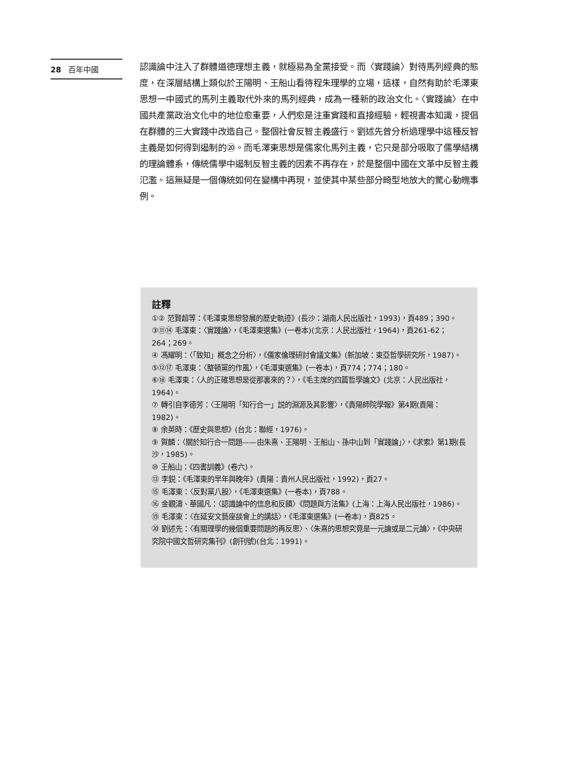28 百年中國
認識論中注入了群體道德理想主義，就極易為全黨接受。而〈實踐論〉對待馬列經典的態度，在深層結構上類似於王陽明、王船山看待程朱理學的立場，這樣，自然有助於毛澤東思想一中國式的馬列主義取代外來的馬列經典，成為一種新的政治文化。〈實踐論〉在中國共產黨政治文化中的地位愈重要，人們愈是注重實踐和直接經驗，輕視書本知識，提倡在群體的三大實踐中改造自己。整個社會反智主義盛行。劉述先曾分析過理學中這種反智主義是如何得到遏制的⑳。而毛澤東思想是儒家化馬列主義，它只是部分吸取了儒學結構的理論體系，傳統儒學中遏制反智主義的因素不再存在，於是整個中國在文革中反智主義氾濫。這無疑是一個傳統如何在變構中再現，並使其中某些部分畸型地放大的驚心動魄事例。
註釋
①② 范賢超等：《毛澤東思想發展的歷史軌迹》(長沙：湖南人民出版社，1993)，頁489；390。
③⑪⑭ 毛澤東：〈實踐論〉，《毛澤東選集》(一卷本)(北京：人民出版社，1964)，頁261-62；264；269。
④ 馮耀明：〈「致知」概念之分析〉，《儒家倫理研討會議文集》(新加坡：東亞哲學研究所，1987)。
⑤⑫⑰ 毛澤東：〈整頓黨的作風〉，《毛澤東選集》(一卷本)，頁774；774；180。
⑥⑱ 毛澤東：〈人的正確思想是從那裏來的？〉，《毛主席的四篇哲學論文》(北京：人民出版社，1964)。
⑦ 轉引自李德芳：〈王陽明「知行合一」説的淵源及其影響〉，《貴陽師院學報》第4期(貴陽：1982)。
⑧ 余英時：《歷史與思想》(台北：聯經，1976)。
⑨ 賀麟：〈關於知行合一問題——由朱熹、王陽明、王船山、孫中山到「實踐論」〉，《求索》第1期(長沙，1985)。
⑩ 王船山：《四書訓義》(卷六)。
⑬ 李鋭：《毛澤東的早年與晚年》(貴陽：貴州人民出版社，1992)，頁27。
⑮ 毛澤東：〈反對黨八股〉，《毛澤東選集》(一卷本)，頁788。
⑯ 金觀濤、華國凡：〈認識論中的信息和反饋〉《問題與方法集》(上海：上海人民出版社，1986)。
⑲ 毛澤東：〈在延安文藝座談會上的講話〉，《毛澤東選集》(一卷本)，頁825。
⑳ 劉述先：〈有關理學的幾個重要問題的再反思〉、〈朱熹的思想究竟是一元論或是二元論〉，《中央研究院中國文哲研究集刊》(創刊號)(台北：1991)。